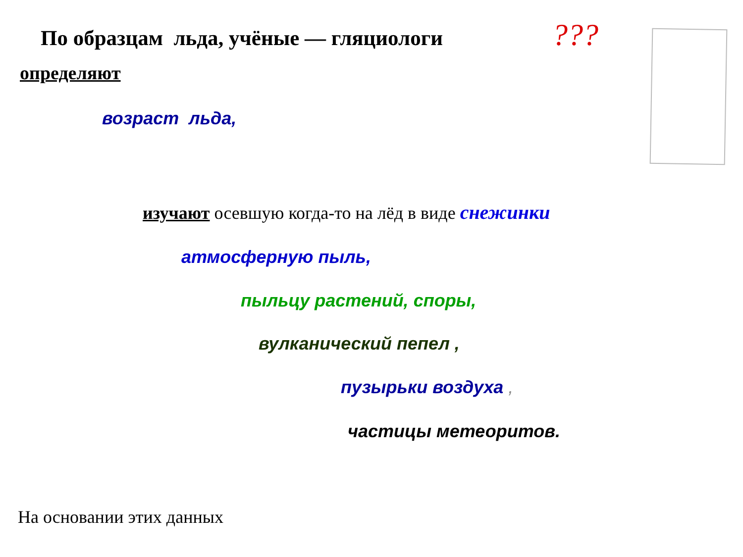По образцам льда, учёные — гляциологи ???
определяют
возраст льда,
изучают осевшую когда-то на лёд в виде снежинки
атмосферную пыль,
пыльцу растений, споры,
вулканический пепел ,
пузырьки воздуха ,
частицы метеоритов.
На основании этих данных